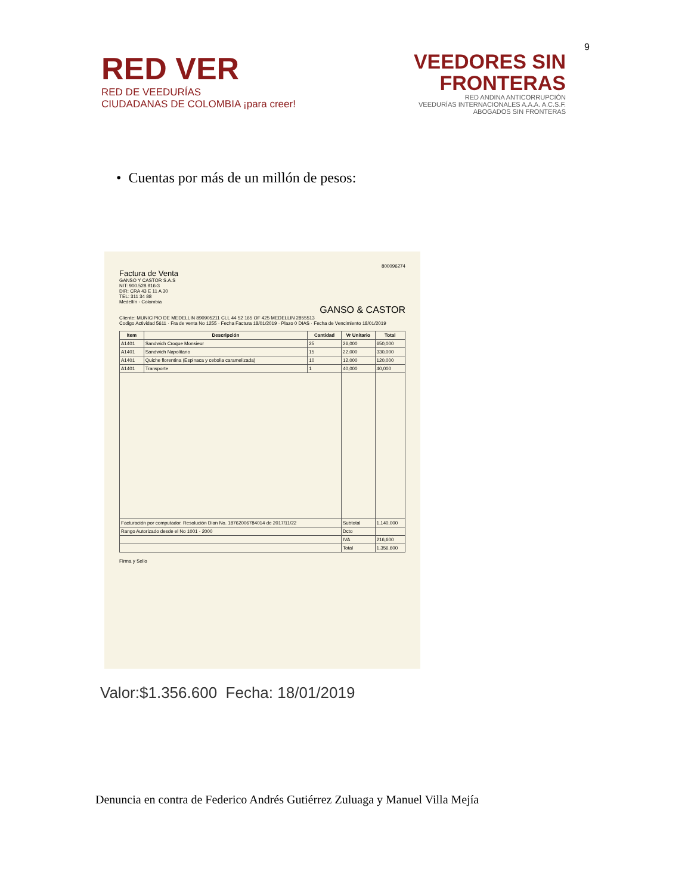9
RED VER
RED DE VEEDURÍAS
CIUDADANAS DE COLOMBIA ¡para creer!
VEEDORES SIN
FRONTERAS
RED ANDINA ANTICORRUPCIÓN
VEEDURÍAS INTERNACIONALES A.A.A. A.C.S.F.
ABOGADOS SIN FRONTERAS
• Cuentas por más de un millón de pesos:
800096274
Factura de Venta
GANSO Y CASTOR S.A.S
NIT: 900.528.916-3
DIR: CRA 43 E 11 A 30
TEL: 311 34 88
Medellín - Colombia
GANSO & CASTOR
Cliente: MUNICIPIO DE MEDELLIN 890905211 CLL 44 52 165 OF 425 MEDELLIN 2855513
Codigo Actividad 5611 · Fra de venta No 1255 · Fecha Factura 18/01/2019 · Plazo 0 DIAS · Fecha de Vencimiento 18/01/2019
| Item | Descripción | Cantidad | Vr Unitario | Total |
| --- | --- | --- | --- | --- |
| A1401 | Sandwich Croque Monsieur | 25 | 26,000 | 650,000 |
| A1401 | Sandwich Napolitano | 15 | 22,000 | 330,000 |
| A1401 | Quiche florentina (Espinaca y cebolla caramelizada) | 10 | 12,000 | 120,000 |
| A1401 | Transporte | 1 | 40,000 | 40,000 |
| Facturación por computador. Resolución Dian No. 18762006784014 de 2017/11/22 | | | Subtotal | 1,140,000 |
| Rango Autorizado desde el No 1001 - 2000 | | | Dcto | |
| | | | IVA | 216,600 |
| | | | Total | 1,356,600 |
Firma y Sello
Valor:$1.356.600 Fecha: 18/01/2019
Denuncia en contra de Federico Andrés Gutiérrez Zuluaga y Manuel Villa Mejía